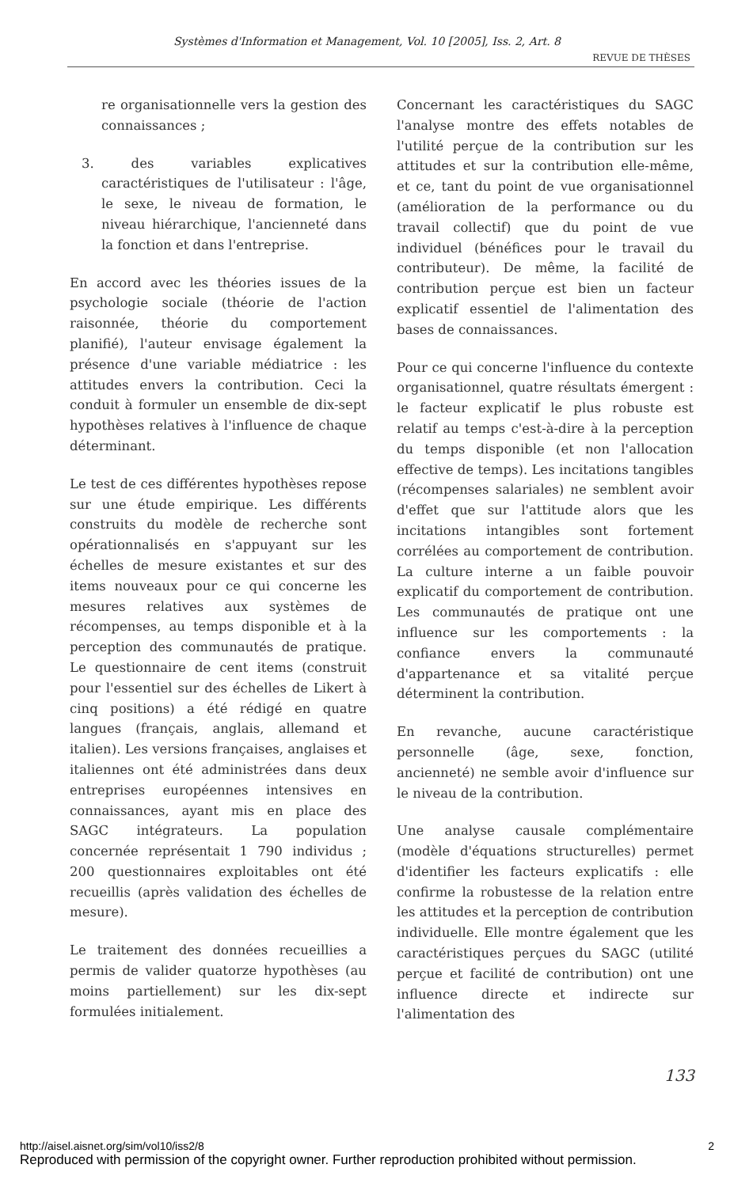Systèmes d'Information et Management, Vol. 10 [2005], Iss. 2, Art. 8
REVUE DE THÈSES
re organisationnelle vers la gestion des connaissances ;
3. des variables explicatives caractéristiques de l'utilisateur : l'âge, le sexe, le niveau de formation, le niveau hiérarchique, l'ancienneté dans la fonction et dans l'entreprise.
En accord avec les théories issues de la psychologie sociale (théorie de l'action raisonnée, théorie du comportement planifié), l'auteur envisage également la présence d'une variable médiatrice : les attitudes envers la contribution. Ceci la conduit à formuler un ensemble de dix-sept hypothèses relatives à l'influence de chaque déterminant.
Le test de ces différentes hypothèses repose sur une étude empirique. Les différents construits du modèle de recherche sont opérationnalisés en s'appuyant sur les échelles de mesure existantes et sur des items nouveaux pour ce qui concerne les mesures relatives aux systèmes de récompenses, au temps disponible et à la perception des communautés de pratique. Le questionnaire de cent items (construit pour l'essentiel sur des échelles de Likert à cinq positions) a été rédigé en quatre langues (français, anglais, allemand et italien). Les versions françaises, anglaises et italiennes ont été administrées dans deux entreprises européennes intensives en connaissances, ayant mis en place des SAGC intégrateurs. La population concernée représentait 1 790 individus ; 200 questionnaires exploitables ont été recueillis (après validation des échelles de mesure).
Le traitement des données recueillies a permis de valider quatorze hypothèses (au moins partiellement) sur les dix-sept formulées initialement.
Concernant les caractéristiques du SAGC l'analyse montre des effets notables de l'utilité perçue de la contribution sur les attitudes et sur la contribution elle-même, et ce, tant du point de vue organisationnel (amélioration de la performance ou du travail collectif) que du point de vue individuel (bénéfices pour le travail du contributeur). De même, la facilité de contribution perçue est bien un facteur explicatif essentiel de l'alimentation des bases de connaissances.
Pour ce qui concerne l'influence du contexte organisationnel, quatre résultats émergent : le facteur explicatif le plus robuste est relatif au temps c'est-à-dire à la perception du temps disponible (et non l'allocation effective de temps). Les incitations tangibles (récompenses salariales) ne semblent avoir d'effet que sur l'attitude alors que les incitations intangibles sont fortement corrélées au comportement de contribution. La culture interne a un faible pouvoir explicatif du comportement de contribution. Les communautés de pratique ont une influence sur les comportements : la confiance envers la communauté d'appartenance et sa vitalité perçue déterminent la contribution.
En revanche, aucune caractéristique personnelle (âge, sexe, fonction, ancienneté) ne semble avoir d'influence sur le niveau de la contribution.
Une analyse causale complémentaire (modèle d'équations structurelles) permet d'identifier les facteurs explicatifs : elle confirme la robustesse de la relation entre les attitudes et la perception de contribution individuelle. Elle montre également que les caractéristiques perçues du SAGC (utilité perçue et facilité de contribution) ont une influence directe et indirecte sur l'alimentation des
133
http://aisel.aisnet.org/sim/vol10/iss2/8 2
Reproduced with permission of the copyright owner. Further reproduction prohibited without permission.